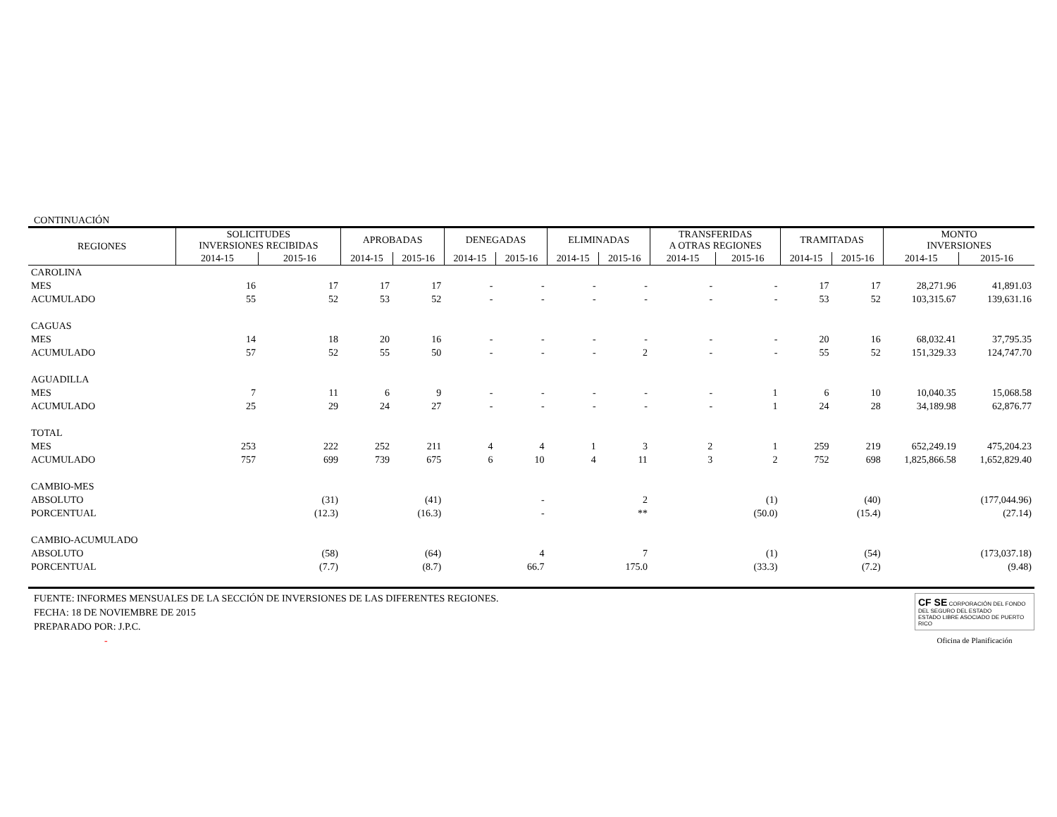CONTINUACIÓN
| REGIONES | SOLICITUDES INVERSIONES RECIBIDAS | | APROBADAS | | DENEGADAS | | ELIMINADAS | | TRANSFERIDAS A OTRAS REGIONES | | TRAMITADAS | | MONTO INVERSIONES | |
| --- | --- | --- | --- | --- | --- | --- | --- | --- | --- | --- | --- | --- | --- | --- |
| | 2014-15 | 2015-16 | 2014-15 | 2015-16 | 2014-15 | 2015-16 | 2014-15 | 2015-16 | 2014-15 | 2015-16 | 2014-15 | 2015-16 | 2014-15 | 2015-16 |
| CAROLINA | | | | | | | | | | | | | | |
| MES | 16 | 17 | 17 | 17 | - | - | - | - | - | - | 17 | 17 | 28,271.96 | 41,891.03 |
| ACUMULADO | 55 | 52 | 53 | 52 | - | - | - | - | - | - | 53 | 52 | 103,315.67 | 139,631.16 |
| CAGUAS | | | | | | | | | | | | | | |
| MES | 14 | 18 | 20 | 16 | - | - | - | - | - | - | 20 | 16 | 68,032.41 | 37,795.35 |
| ACUMULADO | 57 | 52 | 55 | 50 | - | - | - | 2 | - | - | 55 | 52 | 151,329.33 | 124,747.70 |
| AGUADILLA | | | | | | | | | | | | | | |
| MES | 7 | 11 | 6 | 9 | - | - | - | - | - | 1 | 6 | 10 | 10,040.35 | 15,068.58 |
| ACUMULADO | 25 | 29 | 24 | 27 | - | - | - | - | - | 1 | 24 | 28 | 34,189.98 | 62,876.77 |
| TOTAL | | | | | | | | | | | | | | |
| MES | 253 | 222 | 252 | 211 | 4 | 4 | 1 | 3 | 2 | 1 | 259 | 219 | 652,249.19 | 475,204.23 |
| ACUMULADO | 757 | 699 | 739 | 675 | 6 | 10 | 4 | 11 | 3 | 2 | 752 | 698 | 1,825,866.58 | 1,652,829.40 |
| CAMBIO-MES | | | | | | | | | | | | | | |
| ABSOLUTO | | (31) | | (41) | | - | | 2 | | (1) | | (40) | | (177,044.96) |
| PORCENTUAL | | (12.3) | | (16.3) | | - | | ** | | (50.0) | | (15.4) | | (27.14) |
| CAMBIO-ACUMULADO | | | | | | | | | | | | | | |
| ABSOLUTO | | (58) | | (64) | | 4 | | 7 | | (1) | | (54) | | (173,037.18) |
| PORCENTUAL | | (7.7) | | (8.7) | | 66.7 | | 175.0 | | (33.3) | | (7.2) | | (9.48) |
FUENTE: INFORMES MENSUALES DE LA SECCIÓN DE INVERSIONES DE LAS DIFERENTES REGIONES.
FECHA: 18 DE NOVIEMBRE DE 2015
PREPARADO POR: J.P.C.
-
CF SE CORPORACIÓN DEL FONDO DEL SEGURO DEL ESTADO
ESTADO LIBRE ASOCIADO DE PUERTO RICO
Oficina de Planificación